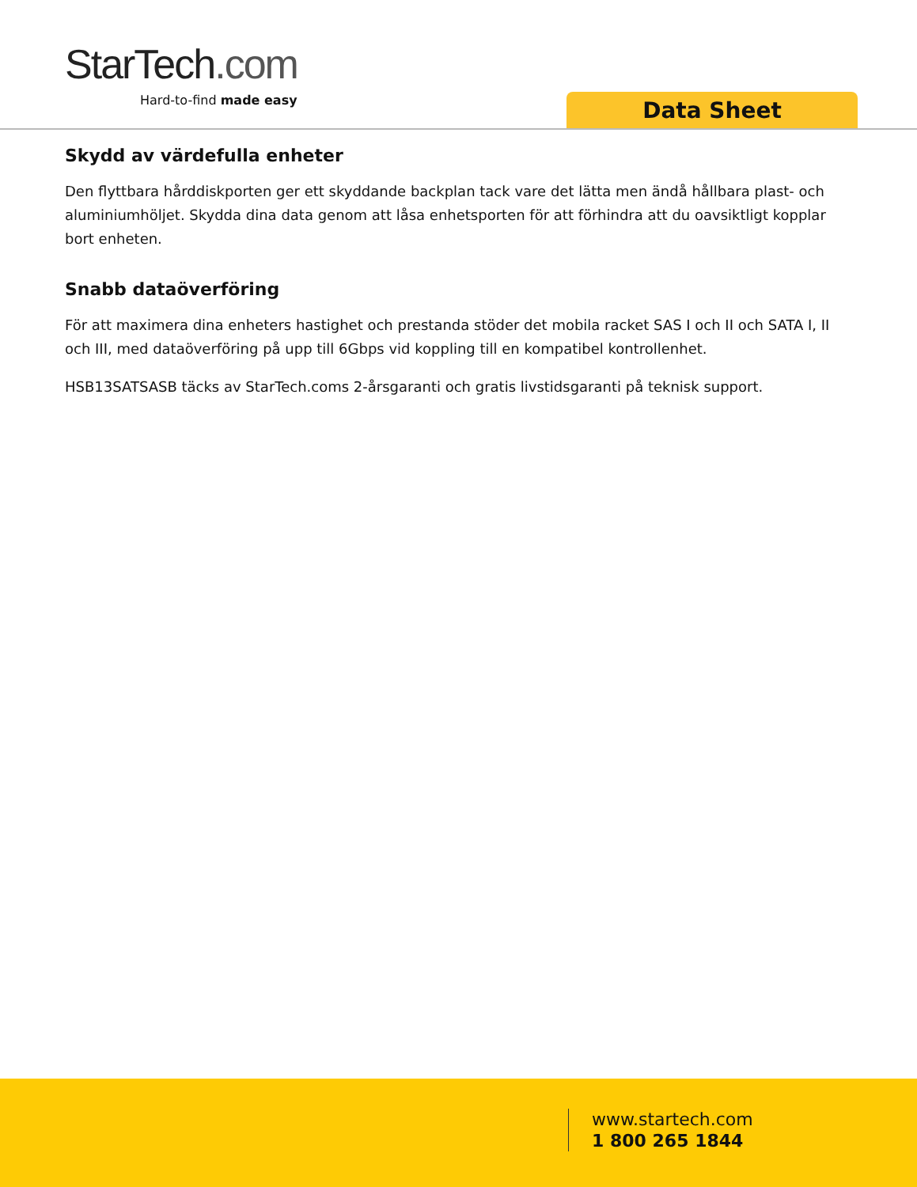StarTech.com
Hard-to-find made easy
Data Sheet
Skydd av värdefulla enheter
Den flyttbara hårddiskporten ger ett skyddande backplan tack vare det lätta men ändå hållbara plast- och aluminiumhöljet. Skydda dina data genom att låsa enhetsporten för att förhindra att du oavsiktligt kopplar bort enheten.
Snabb dataöverföring
För att maximera dina enheters hastighet och prestanda stöder det mobila racket SAS I och II och SATA I, II och III, med dataöverföring på upp till 6Gbps vid koppling till en kompatibel kontrollenhet.
HSB13SATSASB täcks av StarTech.coms 2-årsgaranti och gratis livstidsgaranti på teknisk support.
www.startech.com
1 800 265 1844